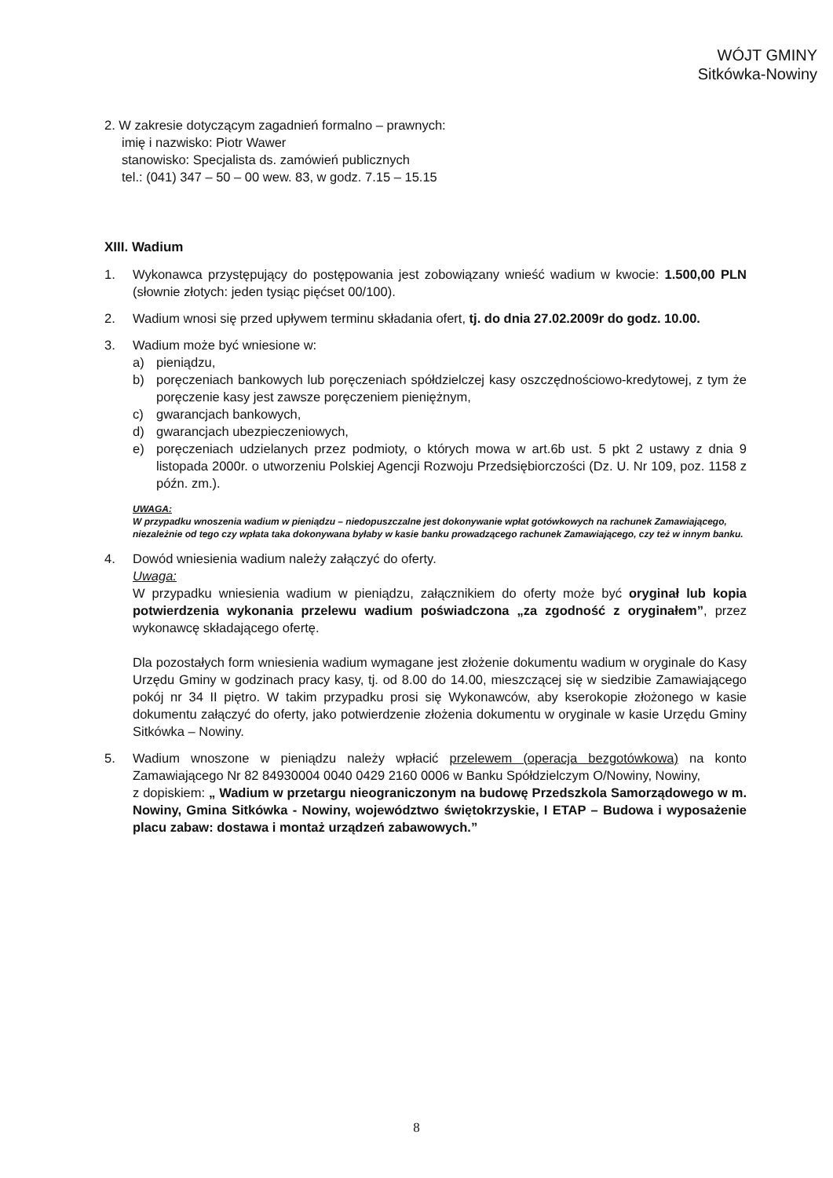WÓJT GMINY
Sitkówka-Nowiny
2. W zakresie dotyczącym zagadnień formalno – prawnych:
imię i nazwisko: Piotr Wawer
stanowisko: Specjalista ds. zamówień publicznych
tel.: (041) 347 – 50 – 00 wew. 83, w godz. 7.15 – 15.15
XIII. Wadium
1. Wykonawca przystępujący do postępowania jest zobowiązany wnieść wadium w kwocie: 1.500,00 PLN (słownie złotych: jeden tysiąc pięćset 00/100).
2. Wadium wnosi się przed upływem terminu składania ofert, tj. do dnia 27.02.2009r do godz. 10.00.
3. Wadium może być wniesione w:
a) pieniądzu,
b) poręczeniach bankowych lub poręczeniach spółdzielczej kasy oszczędnościowo-kredytowej, z tym że poręczenie kasy jest zawsze poręczeniem pieniężnym,
c) gwarancjach bankowych,
d) gwarancjach ubezpieczeniowych,
e) poręczeniach udzielanych przez podmioty, o których mowa w art.6b ust. 5 pkt 2 ustawy z dnia 9 listopada 2000r. o utworzeniu Polskiej Agencji Rozwoju Przedsiębiorczości (Dz. U. Nr 109, poz. 1158 z późn. zm.).
UWAGA:
W przypadku wnoszenia wadium w pieniądzu – niedopuszczalne jest dokonywanie wpłat gotówkowych na rachunek Zamawiającego, niezależnie od tego czy wpłata taka dokonywana byłaby w kasie banku prowadzącego rachunek Zamawiającego, czy też w innym banku.
4. Dowód wniesienia wadium należy załączyć do oferty.
Uwaga:
W przypadku wniesienia wadium w pieniądzu, załącznikiem do oferty może być oryginał lub kopia potwierdzenia wykonania przelewu wadium poświadczona „za zgodność z oryginałem”, przez wykonawcę składającego ofertę.
Dla pozostałych form wniesienia wadium wymagane jest złożenie dokumentu wadium w oryginale do Kasy Urzędu Gminy w godzinach pracy kasy, tj. od 8.00 do 14.00, mieszczącej się w siedzibie Zamawiającego pokój nr 34 II piętro. W takim przypadku prosi się Wykonawców, aby kserokopie złożonego w kasie dokumentu załączyć do oferty, jako potwierdzenie złożenia dokumentu w oryginale w kasie Urzędu Gminy Sitkówka – Nowiny.
5. Wadium wnoszone w pieniądzu należy wpłacić przelewem (operacja bezgotówkowa) na konto Zamawiającego Nr 82 84930004 0040 0429 2160 0006 w Banku Spółdzielczym O/Nowiny, Nowiny,
z dopiskiem: „ Wadium w przetargu nieograniczonym na budowę Przedszkola Samorządowego w m. Nowiny, Gmina Sitkówka - Nowiny, województwo świętokrzyskie, I ETAP – Budowa i wyposażenie placu zabaw: dostawa i montaż urządzeń zabawowych.”
8